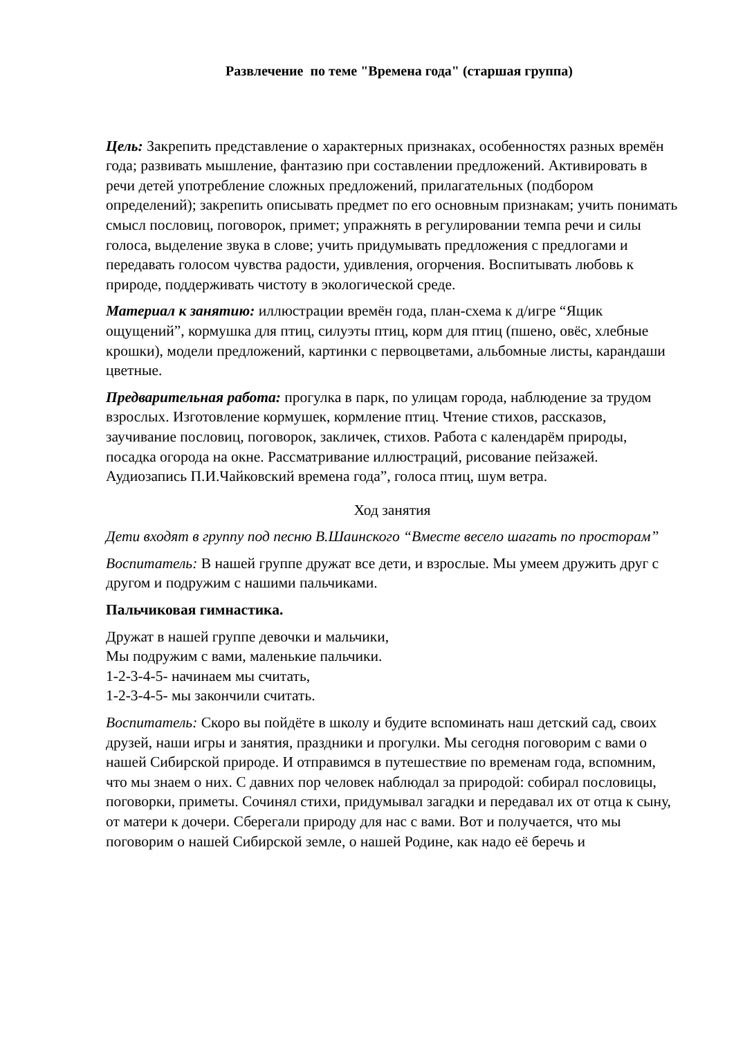Развлечение по теме "Времена года" (старшая группа)
Цель: Закрепить представление о характерных признаках, особенностях разных времён года; развивать мышление, фантазию при составлении предложений. Активировать в речи детей употребление сложных предложений, прилагательных (подбором определений); закрепить описывать предмет по его основным признакам; учить понимать смысл пословиц, поговорок, примет; упражнять в регулировании темпа речи и силы голоса, выделение звука в слове; учить придумывать предложения с предлогами и передавать голосом чувства радости, удивления, огорчения. Воспитывать любовь к природе, поддерживать чистоту в экологической среде.
Материал к занятию: иллюстрации времён года, план-схема к д/игре “Ящик ощущений”, кормушка для птиц, силуэты птиц, корм для птиц (пшено, овёс, хлебные крошки), модели предложений, картинки с первоцветами, альбомные листы, карандаши цветные.
Предварительная работа: прогулка в парк, по улицам города, наблюдение за трудом взрослых. Изготовление кормушек, кормление птиц. Чтение стихов, рассказов, заучивание пословиц, поговорок, закличек, стихов. Работа с календарём природы, посадка огорода на окне. Рассматривание иллюстраций, рисование пейзажей. Аудиозапись П.И.Чайковский времена года”, голоса птиц, шум ветра.
Ход занятия
Дети входят в группу под песню В.Шаинского “Вместе весело шагать по просторам”
Воспитатель: В нашей группе дружат все дети, и взрослые. Мы умеем дружить друг с другом и подружим с нашими пальчиками.
Пальчиковая гимнастика.
Дружат в нашей группе девочки и мальчики,
Мы подружим с вами, маленькие пальчики.
1-2-3-4-5- начинаем мы считать,
1-2-3-4-5- мы закончили считать.
Воспитатель: Скоро вы пойдёте в школу и будите вспоминать наш детский сад, своих друзей, наши игры и занятия, праздники и прогулки. Мы сегодня поговорим с вами о нашей Сибирской природе. И отправимся в путешествие по временам года, вспомним, что мы знаем о них. С давних пор человек наблюдал за природой: собирал пословицы, поговорки, приметы. Сочинял стихи, придумывал загадки и передавал их от отца к сыну, от матери к дочери. Сберегали природу для нас с вами. Вот и получается, что мы поговорим о нашей Сибирской земле, о нашей Родине, как надо её беречь и